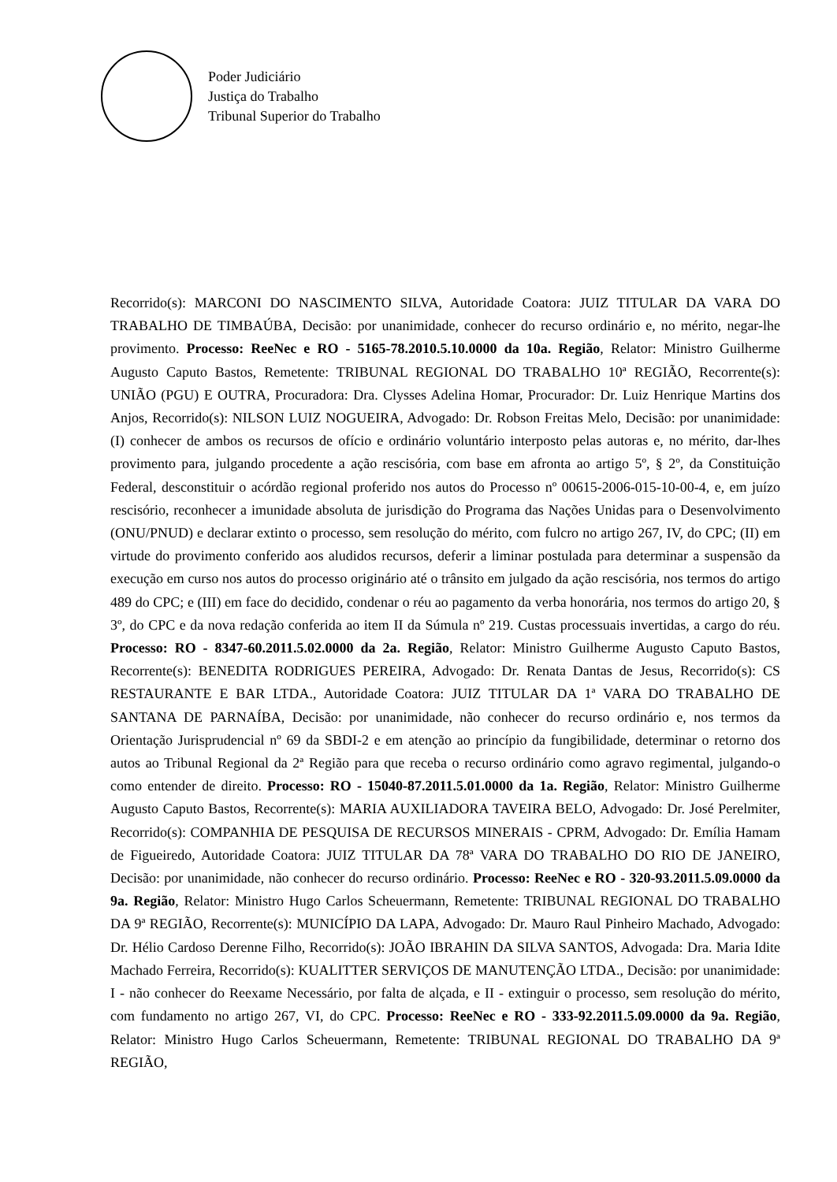Poder Judiciário
Justiça do Trabalho
Tribunal Superior do Trabalho
Recorrido(s): MARCONI DO NASCIMENTO SILVA, Autoridade Coatora: JUIZ TITULAR DA VARA DO TRABALHO DE TIMBAÚBA, Decisão: por unanimidade, conhecer do recurso ordinário e, no mérito, negar-lhe provimento. Processo: ReeNec e RO - 5165-78.2010.5.10.0000 da 10a. Região, Relator: Ministro Guilherme Augusto Caputo Bastos, Remetente: TRIBUNAL REGIONAL DO TRABALHO 10ª REGIÃO, Recorrente(s): UNIÃO (PGU) E OUTRA, Procuradora: Dra. Clysses Adelina Homar, Procurador: Dr. Luiz Henrique Martins dos Anjos, Recorrido(s): NILSON LUIZ NOGUEIRA, Advogado: Dr. Robson Freitas Melo, Decisão: por unanimidade: (I) conhecer de ambos os recursos de ofício e ordinário voluntário interposto pelas autoras e, no mérito, dar-lhes provimento para, julgando procedente a ação rescisória, com base em afronta ao artigo 5º, § 2º, da Constituição Federal, desconstituir o acórdão regional proferido nos autos do Processo nº 00615-2006-015-10-00-4, e, em juízo rescisório, reconhecer a imunidade absoluta de jurisdição do Programa das Nações Unidas para o Desenvolvimento (ONU/PNUD) e declarar extinto o processo, sem resolução do mérito, com fulcro no artigo 267, IV, do CPC; (II) em virtude do provimento conferido aos aludidos recursos, deferir a liminar postulada para determinar a suspensão da execução em curso nos autos do processo originário até o trânsito em julgado da ação rescisória, nos termos do artigo 489 do CPC; e (III) em face do decidido, condenar o réu ao pagamento da verba honorária, nos termos do artigo 20, § 3º, do CPC e da nova redação conferida ao item II da Súmula nº 219. Custas processuais invertidas, a cargo do réu. Processo: RO - 8347-60.2011.5.02.0000 da 2a. Região, Relator: Ministro Guilherme Augusto Caputo Bastos, Recorrente(s): BENEDITA RODRIGUES PEREIRA, Advogado: Dr. Renata Dantas de Jesus, Recorrido(s): CS RESTAURANTE E BAR LTDA., Autoridade Coatora: JUIZ TITULAR DA 1ª VARA DO TRABALHO DE SANTANA DE PARNAÍBA, Decisão: por unanimidade, não conhecer do recurso ordinário e, nos termos da Orientação Jurisprudencial nº 69 da SBDI-2 e em atenção ao princípio da fungibilidade, determinar o retorno dos autos ao Tribunal Regional da 2ª Região para que receba o recurso ordinário como agravo regimental, julgando-o como entender de direito. Processo: RO - 15040-87.2011.5.01.0000 da 1a. Região, Relator: Ministro Guilherme Augusto Caputo Bastos, Recorrente(s): MARIA AUXILIADORA TAVEIRA BELO, Advogado: Dr. José Perelmiter, Recorrido(s): COMPANHIA DE PESQUISA DE RECURSOS MINERAIS - CPRM, Advogado: Dr. Emília Hamam de Figueiredo, Autoridade Coatora: JUIZ TITULAR DA 78ª VARA DO TRABALHO DO RIO DE JANEIRO, Decisão: por unanimidade, não conhecer do recurso ordinário. Processo: ReeNec e RO - 320-93.2011.5.09.0000 da 9a. Região, Relator: Ministro Hugo Carlos Scheuermann, Remetente: TRIBUNAL REGIONAL DO TRABALHO DA 9ª REGIÃO, Recorrente(s): MUNICÍPIO DA LAPA, Advogado: Dr. Mauro Raul Pinheiro Machado, Advogado: Dr. Hélio Cardoso Derenne Filho, Recorrido(s): JOÃO IBRAHIN DA SILVA SANTOS, Advogada: Dra. Maria Idite Machado Ferreira, Recorrido(s): KUALITTER SERVIÇOS DE MANUTENÇÃO LTDA., Decisão: por unanimidade: I - não conhecer do Reexame Necessário, por falta de alçada, e II - extinguir o processo, sem resolução do mérito, com fundamento no artigo 267, VI, do CPC. Processo: ReeNec e RO - 333-92.2011.5.09.0000 da 9a. Região, Relator: Ministro Hugo Carlos Scheuermann, Remetente: TRIBUNAL REGIONAL DO TRABALHO DA 9ª REGIÃO,